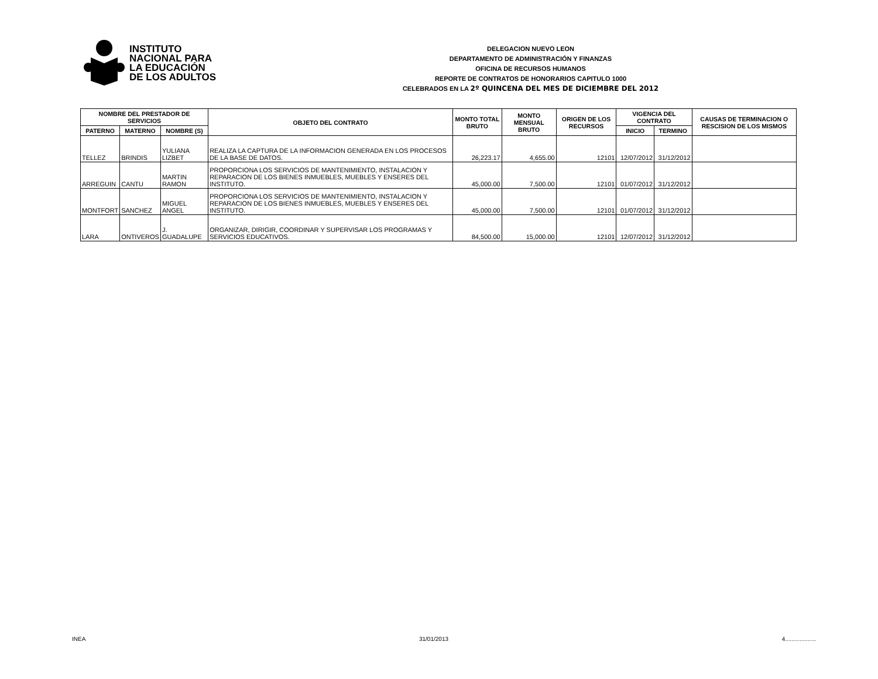INSTITUTO
NACIONAL PARA
LA EDUCACIÓN
DE LOS ADULTOS
DELEGACION NUEVO LEON
DEPARTAMENTO DE ADMINISTRACIÓN Y FINANZAS
OFICINA DE RECURSOS HUMANOS
REPORTE DE CONTRATOS DE HONORARIOS CAPITULO 1000
CELEBRADOS EN LA 2º QUINCENA DEL MES DE DICIEMBRE DEL 2012
| NOMBRE DEL PRESTADOR DE SERVICIOS | | | OBJETO DEL CONTRATO | MONTO TOTAL BRUTO | MONTO MENSUAL BRUTO | ORIGEN DE LOS RECURSOS | VIGENCIA DEL CONTRATO | | CAUSAS DE TERMINACION O RESCISION DE LOS MISMOS |
| --- | --- | --- | --- | --- | --- | --- | --- | --- | --- |
| PATERNO | MATERNO | NOMBRE (S) | | | | | INICIO | TERMINO | |
| TELLEZ | BRINDIS | YULIANA LIZBET | REALIZA LA CAPTURA DE LA INFORMACION GENERADA EN LOS PROCESOS DE LA BASE DE DATOS. | 26,223.17 | 4,655.00 | 12101 | 12/07/2012 | 31/12/2012 | |
| ARREGUIN | CANTU | MARTIN RAMON | PROPORCIONA LOS SERVICIOS DE MANTENIMIENTO, INSTALACION Y REPARACION DE LOS BIENES INMUEBLES, MUEBLES Y ENSERES DEL INSTITUTO. | 45,000.00 | 7,500.00 | 12101 | 01/07/2012 | 31/12/2012 | |
| MONTFORT | SANCHEZ | MIGUEL ANGEL | PROPORCIONA LOS SERVICIOS DE MANTENIMIENTO, INSTALACION Y REPARACION DE LOS BIENES INMUEBLES, MUEBLES Y ENSERES DEL INSTITUTO. | 45,000.00 | 7,500.00 | 12101 | 01/07/2012 | 31/12/2012 | |
| LARA | ONTIVEROS | J. GUADALUPE | ORGANIZAR, DIRIGIR, COORDINAR Y SUPERVISAR LOS PROGRAMAS Y SERVICIOS EDUCATIVOS. | 84,500.00 | 15,000.00 | 12101 | 12/07/2012 | 31/12/2012 | |
INEA 31/01/2013 4...................